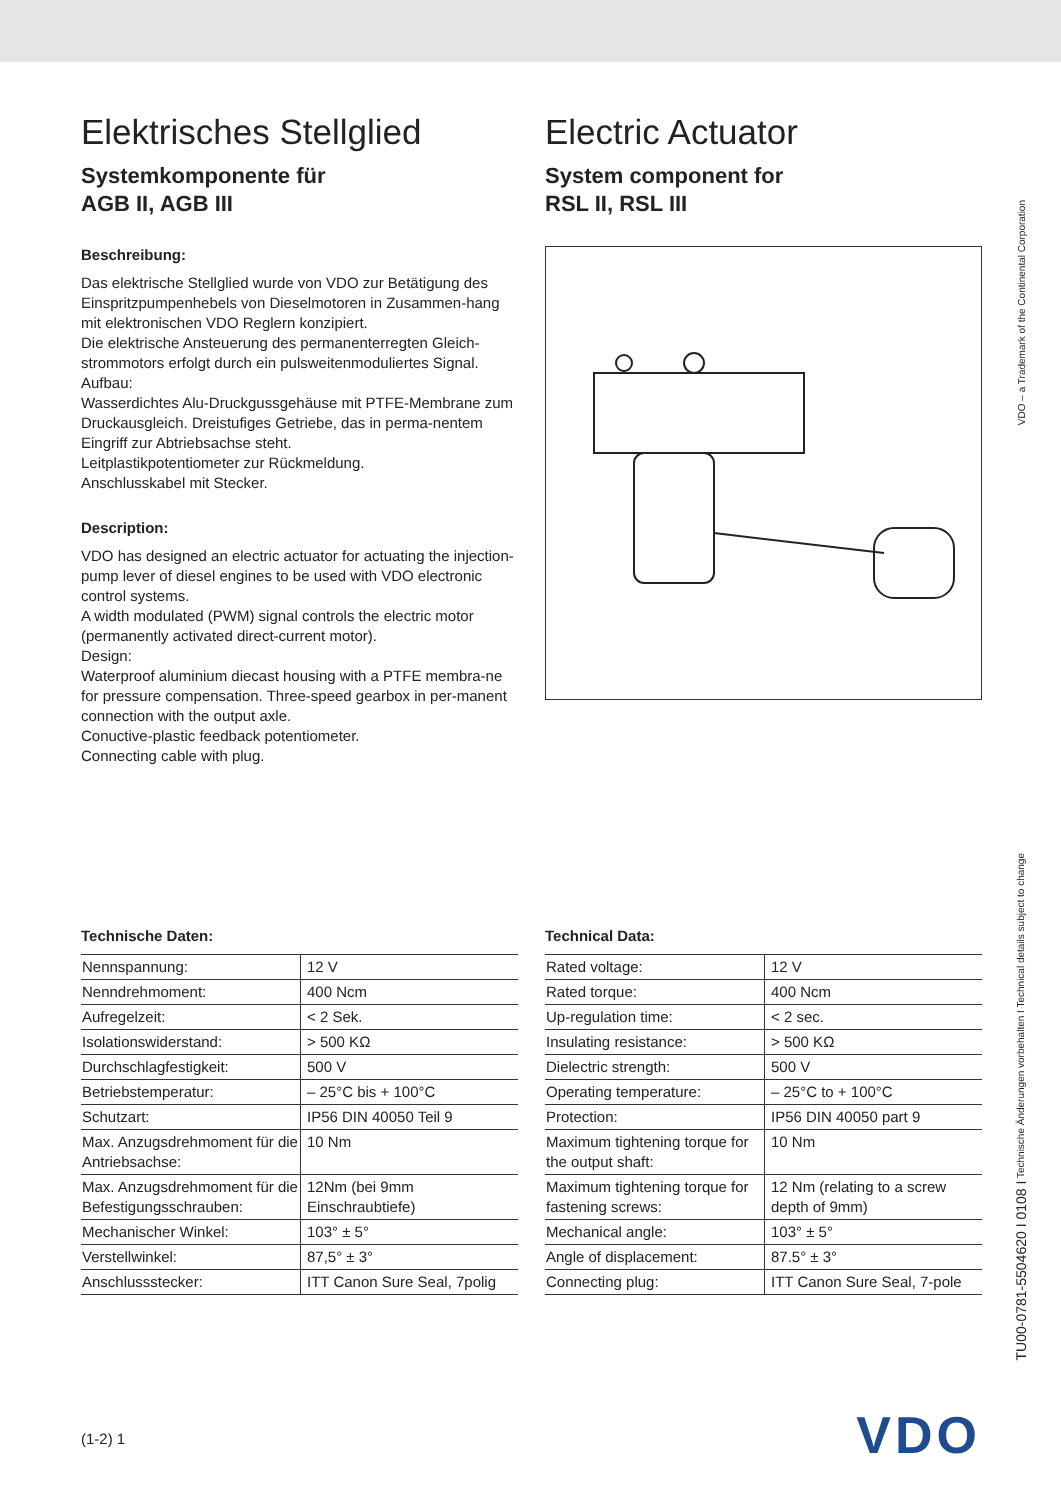Elektrisches Stellglied
Systemkomponente für
AGB II, AGB III
Beschreibung:
Das elektrische Stellglied wurde von VDO zur Betätigung des Einspritzpumpenhebels von Dieselmotoren in Zusammen-hang mit elektronischen VDO Reglern konzipiert.
Die elektrische Ansteuerung des permanenterregten Gleich-strommotors erfolgt durch ein pulsweitenmoduliertes Signal.
Aufbau:
Wasserdichtes Alu-Druckgussgehäuse mit PTFE-Membrane zum Druckausgleich. Dreistufiges Getriebe, das in perma-nentem Eingriff zur Abtriebsachse steht.
Leitplastikpotentiometer zur Rückmeldung.
Anschlusskabel mit Stecker.
Description:
VDO has designed an electric actuator for actuating the injection-pump lever of diesel engines to be used with VDO electronic control systems.
A width modulated (PWM) signal controls the electric motor (permanently activated direct-current motor).
Design:
Waterproof aluminium diecast housing with a PTFE membra-ne for pressure compensation. Three-speed gearbox in per-manent connection with the output axle.
Conuctive-plastic feedback potentiometer.
Connecting cable with plug.
Electric Actuator
System component for
RSL II, RSL III
Technische Daten:
| Nennspannung: | 12 V |
| Nenndrehmoment: | 400 Ncm |
| Aufregelzeit: | < 2 Sek. |
| Isolationswiderstand: | > 500 KΩ |
| Durchschlagfestigkeit: | 500 V |
| Betriebstemperatur: | – 25°C bis + 100°C |
| Schutzart: | IP56 DIN 40050 Teil 9 |
| Max. Anzugsdrehmoment für die Antriebsachse: | 10 Nm |
| Max. Anzugsdrehmoment für die Befestigungsschrauben: | 12Nm (bei 9mm Einschraubtiefe) |
| Mechanischer Winkel: | 103° ± 5° |
| Verstellwinkel: | 87,5° ± 3° |
| Anschlussstecker: | ITT Canon Sure Seal, 7polig |
Technical Data:
| Rated voltage: | 12 V |
| Rated torque: | 400 Ncm |
| Up-regulation time: | < 2 sec. |
| Insulating resistance: | > 500 KΩ |
| Dielectric strength: | 500 V |
| Operating temperature: | – 25°C to + 100°C |
| Protection: | IP56 DIN 40050 part 9 |
| Maximum tightening torque for the output shaft: | 10 Nm |
| Maximum tightening torque for fastening screws: | 12 Nm (relating to a screw depth of 9mm) |
| Mechanical angle: | 103° ± 5° |
| Angle of displacement: | 87.5° ± 3° |
| Connecting plug: | ITT Canon Sure Seal, 7-pole |
VDO – a Trademark of the Continental Corporation
TU00-0781-5504620 I 0108 I Technische Änderungen vorbehalten I Technical details subject to change
(1-2) 1 VDO